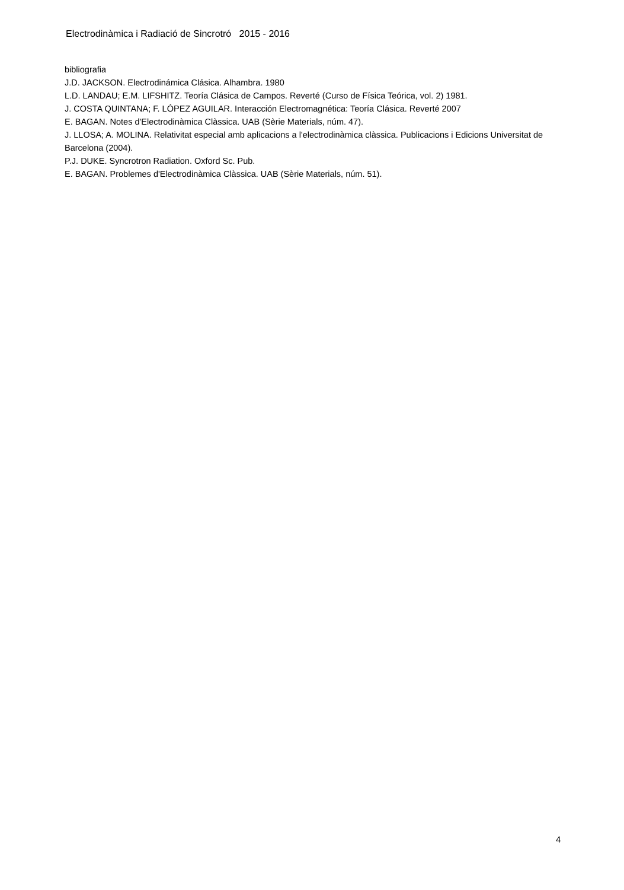Electrodinàmica i Radiació de Sincrotró 2015 - 2016
bibliografia
J.D. JACKSON. Electrodinámica Clásica. Alhambra. 1980
L.D. LANDAU; E.M. LIFSHITZ. Teoría Clásica de Campos. Reverté (Curso de Física Teórica, vol. 2) 1981.
J. COSTA QUINTANA; F. LÓPEZ AGUILAR. Interacción Electromagnética: Teoría Clásica. Reverté 2007
E. BAGAN. Notes d'Electrodinàmica Clàssica. UAB (Sèrie Materials, núm. 47).
J. LLOSA; A. MOLINA. Relativitat especial amb aplicacions a l'electrodinàmica clàssica. Publicacions i Edicions Universitat de Barcelona (2004).
P.J. DUKE. Syncrotron Radiation. Oxford Sc. Pub.
E. BAGAN. Problemes d'Electrodinàmica Clàssica. UAB (Sèrie Materials, núm. 51).
4